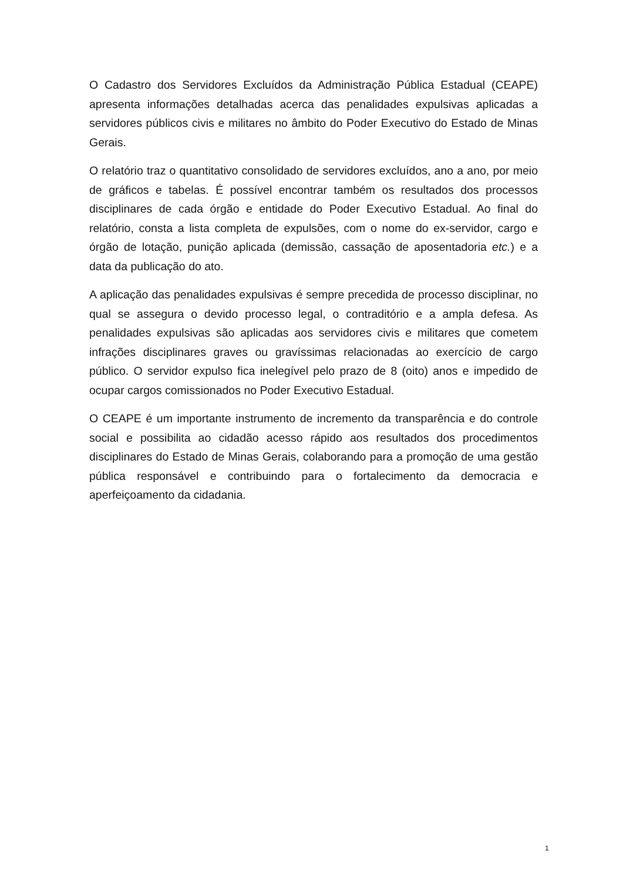O Cadastro dos Servidores Excluídos da Administração Pública Estadual (CEAPE) apresenta informações detalhadas acerca das penalidades expulsivas aplicadas a servidores públicos civis e militares no âmbito do Poder Executivo do Estado de Minas Gerais.
O relatório traz o quantitativo consolidado de servidores excluídos, ano a ano, por meio de gráficos e tabelas. É possível encontrar também os resultados dos processos disciplinares de cada órgão e entidade do Poder Executivo Estadual. Ao final do relatório, consta a lista completa de expulsões, com o nome do ex-servidor, cargo e órgão de lotação, punição aplicada (demissão, cassação de aposentadoria etc.) e a data da publicação do ato.
A aplicação das penalidades expulsivas é sempre precedida de processo disciplinar, no qual se assegura o devido processo legal, o contraditório e a ampla defesa. As penalidades expulsivas são aplicadas aos servidores civis e militares que cometem infrações disciplinares graves ou gravíssimas relacionadas ao exercício de cargo público. O servidor expulso fica inelegível pelo prazo de 8 (oito) anos e impedido de ocupar cargos comissionados no Poder Executivo Estadual.
O CEAPE é um importante instrumento de incremento da transparência e do controle social e possibilita ao cidadão acesso rápido aos resultados dos procedimentos disciplinares do Estado de Minas Gerais, colaborando para a promoção de uma gestão pública responsável e contribuindo para o fortalecimento da democracia e aperfeiçoamento da cidadania.
1